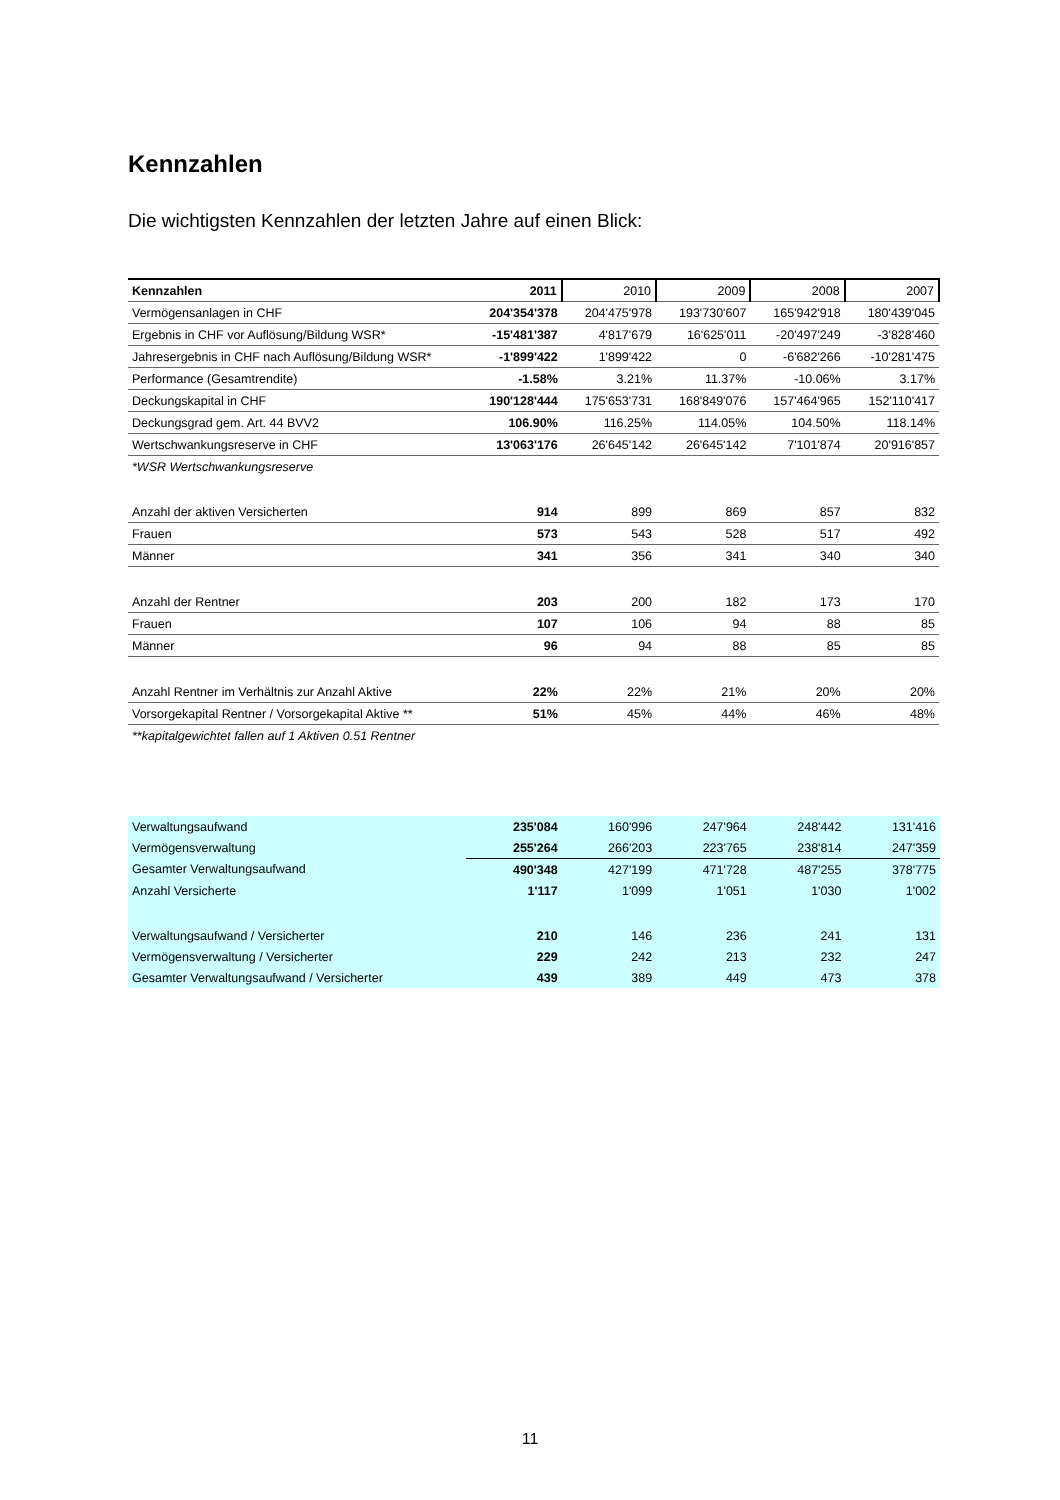Kennzahlen
Die wichtigsten Kennzahlen der letzten Jahre auf einen Blick:
| Kennzahlen | 2011 | 2010 | 2009 | 2008 | 2007 |
| --- | --- | --- | --- | --- | --- |
| Vermögensanlagen in CHF | 204'354'378 | 204'475'978 | 193'730'607 | 165'942'918 | 180'439'045 |
| Ergebnis in CHF vor Auflösung/Bildung WSR* | -15'481'387 | 4'817'679 | 16'625'011 | -20'497'249 | -3'828'460 |
| Jahresergebnis in CHF nach Auflösung/Bildung WSR* | -1'899'422 | 1'899'422 | 0 | -6'682'266 | -10'281'475 |
| Performance (Gesamtrendite) | -1.58% | 3.21% | 11.37% | -10.06% | 3.17% |
| Deckungskapital in CHF | 190'128'444 | 175'653'731 | 168'849'076 | 157'464'965 | 152'110'417 |
| Deckungsgrad gem. Art. 44 BVV2 | 106.90% | 116.25% | 114.05% | 104.50% | 118.14% |
| Wertschwankungsreserve in CHF | 13'063'176 | 26'645'142 | 26'645'142 | 7'101'874 | 20'916'857 |
| *WSR Wertschwankungsreserve | | | | | |
| Anzahl der aktiven Versicherten | 914 | 899 | 869 | 857 | 832 |
| Frauen | 573 | 543 | 528 | 517 | 492 |
| Männer | 341 | 356 | 341 | 340 | 340 |
| Anzahl der Rentner | 203 | 200 | 182 | 173 | 170 |
| Frauen | 107 | 106 | 94 | 88 | 85 |
| Männer | 96 | 94 | 88 | 85 | 85 |
| Anzahl Rentner im Verhältnis zur Anzahl Aktive | 22% | 22% | 21% | 20% | 20% |
| Vorsorgekapital Rentner / Vorsorgekapital Aktive ** | 51% | 45% | 44% | 46% | 48% |
| **kapitalgewichtet fallen auf 1 Aktiven 0.51 Rentner | | | | | |
| Verwaltungsaufwand | 235'084 | 160'996 | 247'964 | 248'442 | 131'416 |
| Vermögensverwaltung | 255'264 | 266'203 | 223'765 | 238'814 | 247'359 |
| Gesamter Verwaltungsaufwand | 490'348 | 427'199 | 471'728 | 487'255 | 378'775 |
| Anzahl Versicherte | 1'117 | 1'099 | 1'051 | 1'030 | 1'002 |
| Verwaltungsaufwand / Versicherter | 210 | 146 | 236 | 241 | 131 |
| Vermögensverwaltung / Versicherter | 229 | 242 | 213 | 232 | 247 |
| Gesamter Verwaltungsaufwand / Versicherter | 439 | 389 | 449 | 473 | 378 |
11